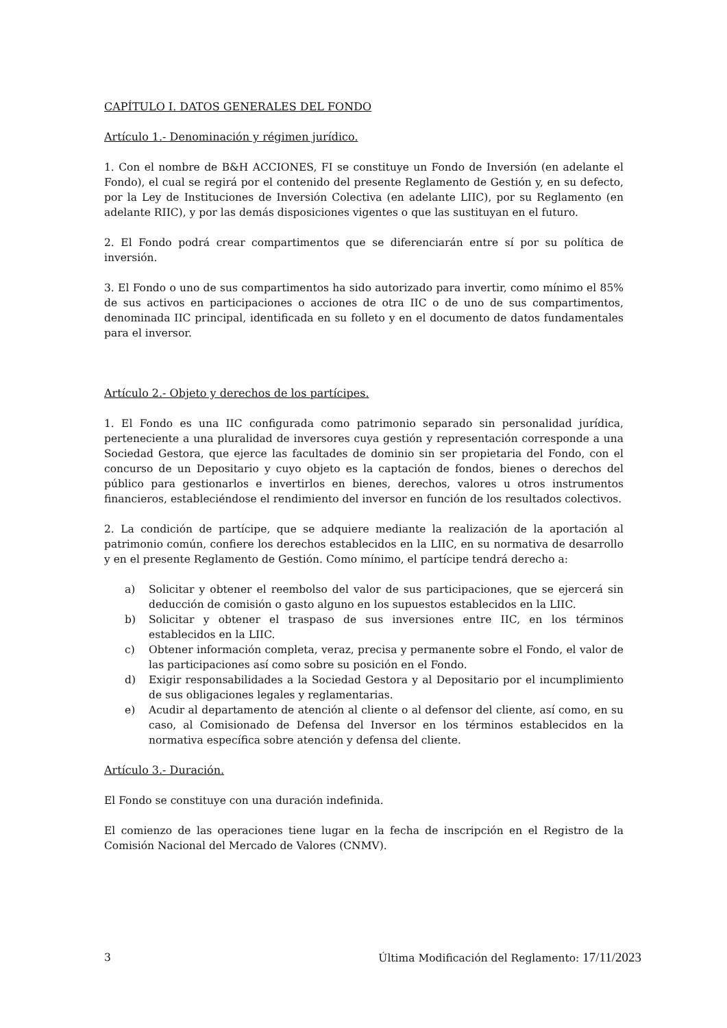CAPÍTULO I. DATOS GENERALES DEL FONDO
Artículo 1.- Denominación y régimen jurídico.
1. Con el nombre de B&H ACCIONES, FI se constituye un Fondo de Inversión (en adelante el Fondo), el cual se regirá por el contenido del presente Reglamento de Gestión y, en su defecto, por la Ley de Instituciones de Inversión Colectiva (en adelante LIIC), por su Reglamento (en adelante RIIC), y por las demás disposiciones vigentes o que las sustituyan en el futuro.
2. El Fondo podrá crear compartimentos que se diferenciarán entre sí por su política de inversión.
3. El Fondo o uno de sus compartimentos ha sido autorizado para invertir, como mínimo el 85% de sus activos en participaciones o acciones de otra IIC o de uno de sus compartimentos, denominada IIC principal, identificada en su folleto y en el documento de datos fundamentales para el inversor.
Artículo 2.- Objeto y derechos de los partícipes.
1. El Fondo es una IIC configurada como patrimonio separado sin personalidad jurídica, perteneciente a una pluralidad de inversores cuya gestión y representación corresponde a una Sociedad Gestora, que ejerce las facultades de dominio sin ser propietaria del Fondo, con el concurso de un Depositario y cuyo objeto es la captación de fondos, bienes o derechos del público para gestionarlos e invertirlos en bienes, derechos, valores u otros instrumentos financieros, estableciéndose el rendimiento del inversor en función de los resultados colectivos.
2. La condición de partícipe, que se adquiere mediante la realización de la aportación al patrimonio común, confiere los derechos establecidos en la LIIC, en su normativa de desarrollo y en el presente Reglamento de Gestión. Como mínimo, el partícipe tendrá derecho a:
a) Solicitar y obtener el reembolso del valor de sus participaciones, que se ejercerá sin deducción de comisión o gasto alguno en los supuestos establecidos en la LIIC.
b) Solicitar y obtener el traspaso de sus inversiones entre IIC, en los términos establecidos en la LIIC.
c) Obtener información completa, veraz, precisa y permanente sobre el Fondo, el valor de las participaciones así como sobre su posición en el Fondo.
d) Exigir responsabilidades a la Sociedad Gestora y al Depositario por el incumplimiento de sus obligaciones legales y reglamentarias.
e) Acudir al departamento de atención al cliente o al defensor del cliente, así como, en su caso, al Comisionado de Defensa del Inversor en los términos establecidos en la normativa específica sobre atención y defensa del cliente.
Artículo 3.- Duración.
El Fondo se constituye con una duración indefinida.
El comienzo de las operaciones tiene lugar en la fecha de inscripción en el Registro de la Comisión Nacional del Mercado de Valores (CNMV).
3 Última Modificación del Reglamento: 17/11/2023